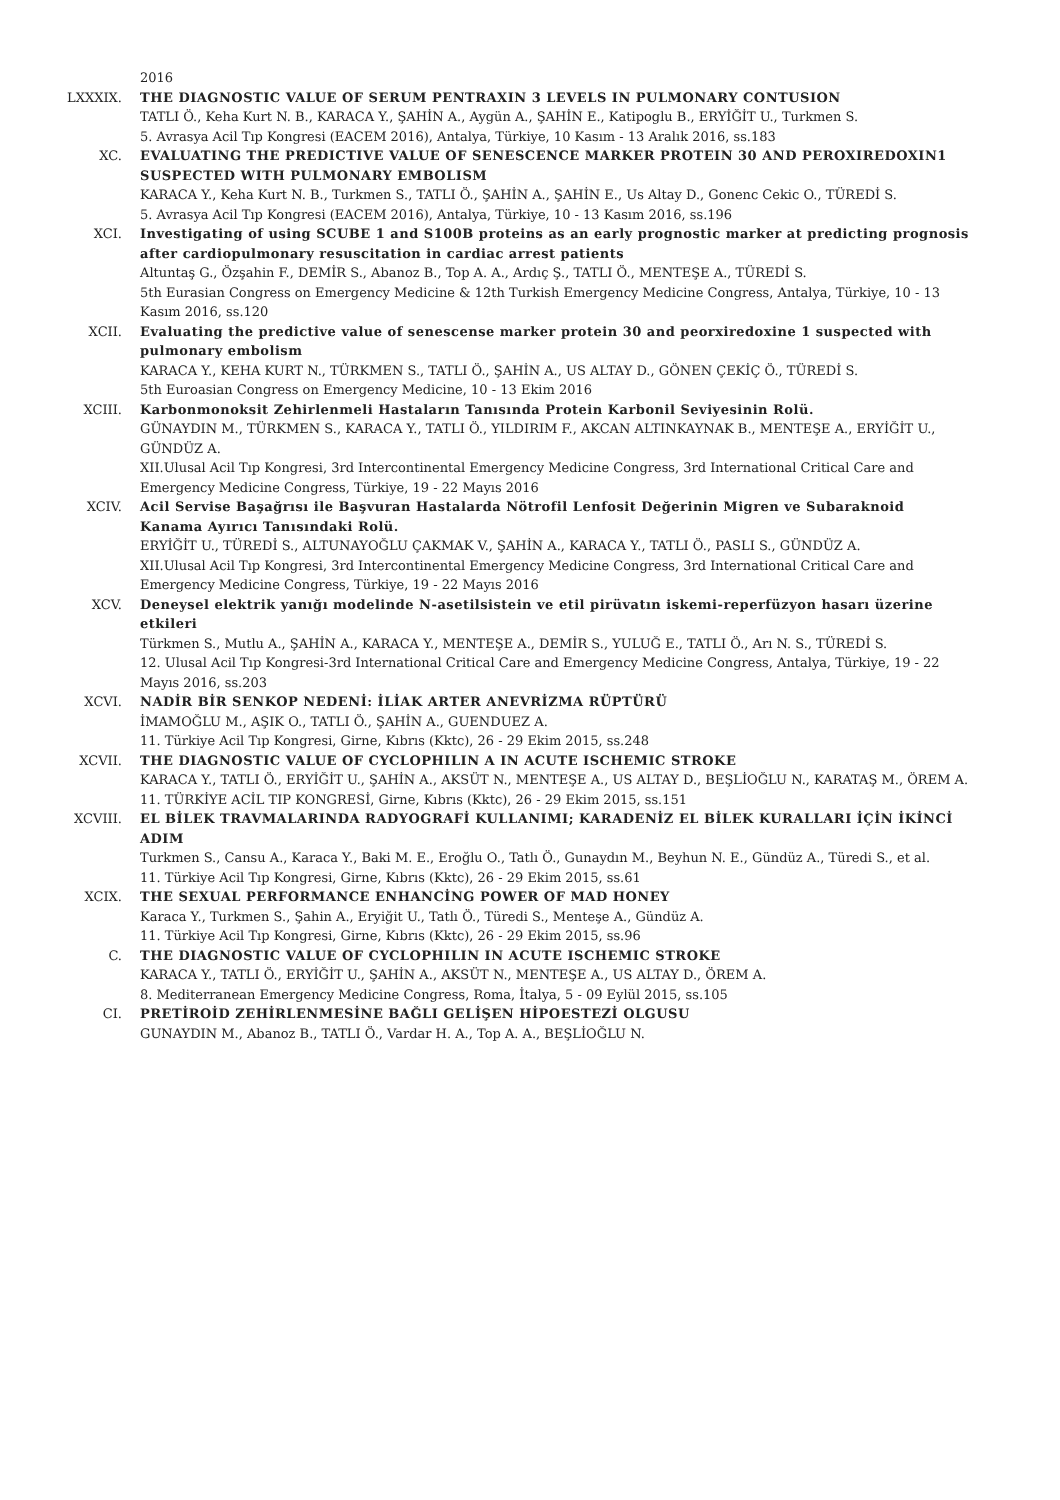2016
LXXXIX. THE DIAGNOSTIC VALUE OF SERUM PENTRAXIN 3 LEVELS IN PULMONARY CONTUSION
TATLI Ö., Keha Kurt N. B., KARACA Y., ŞAHİN A., Aygün A., ŞAHİN E., Katipoglu B., ERYİĞİT U., Turkmen S.
5. Avrasya Acil Tıp Kongresi (EACEM 2016), Antalya, Türkiye, 10 Kasım - 13 Aralık 2016, ss.183
XC. EVALUATING THE PREDICTIVE VALUE OF SENESCENCE MARKER PROTEIN 30 AND PEROXIREDOXIN1 SUSPECTED WITH PULMONARY EMBOLISM
KARACA Y., Keha Kurt N. B., Turkmen S., TATLI Ö., ŞAHİN A., ŞAHİN E., Us Altay D., Gonenc Cekic O., TÜREDİ S.
5. Avrasya Acil Tıp Kongresi (EACEM 2016), Antalya, Türkiye, 10 - 13 Kasım 2016, ss.196
XCI. Investigating of using SCUBE 1 and S100B proteins as an early prognostic marker at predicting prognosis after cardiopulmonary resuscitation in cardiac arrest patients
Altuntaş G., Özşahin F., DEMİR S., Abanoz B., Top A. A., Ardıç Ş., TATLI Ö., MENTEŞE A., TÜREDİ S.
5th Eurasian Congress on Emergency Medicine & 12th Turkish Emergency Medicine Congress, Antalya, Türkiye, 10 - 13 Kasım 2016, ss.120
XCII. Evaluating the predictive value of senescense marker protein 30 and peorxiredoxine 1 suspected with pulmonary embolism
KARACA Y., KEHA KURT N., TÜRKMEN S., TATLI Ö., ŞAHİN A., US ALTAY D., GÖNEN ÇEKİÇ Ö., TÜREDİ S.
5th Euroasian Congress on Emergency Medicine, 10 - 13 Ekim 2016
XCIII. Karbonmonoksit Zehirlenmeli Hastaların Tanısında Protein Karbonil Seviyesinin Rolü.
GÜNAYDIN M., TÜRKMEN S., KARACA Y., TATLI Ö., YILDIRIM F., AKCAN ALTINKAYNAK B., MENTEŞE A., ERYİĞİT U., GÜNDÜZ A.
XII.Ulusal Acil Tıp Kongresi, 3rd Intercontinental Emergency Medicine Congress, 3rd International Critical Care and Emergency Medicine Congress, Türkiye, 19 - 22 Mayıs 2016
XCIV. Acil Servise Başağrısı ile Başvuran Hastalarda Nötrofil Lenfosit Değerinin Migren ve Subaraknoid Kanama Ayırıcı Tanısındaki Rolü.
ERYİĞİT U., TÜREDİ S., ALTUNAYOĞLU ÇAKMAK V., ŞAHİN A., KARACA Y., TATLI Ö., PASLI S., GÜNDÜZ A.
XII.Ulusal Acil Tıp Kongresi, 3rd Intercontinental Emergency Medicine Congress, 3rd International Critical Care and Emergency Medicine Congress, Türkiye, 19 - 22 Mayıs 2016
XCV. Deneysel elektrik yanığı modelinde N-asetilsistein ve etil pirüvatın iskemi-reperfüzyon hasarı üzerine etkileri
Türkmen S., Mutlu A., ŞAHİN A., KARACA Y., MENTEŞE A., DEMİR S., YULUĞ E., TATLI Ö., Arı N. S., TÜREDİ S.
12. Ulusal Acil Tıp Kongresi-3rd International Critical Care and Emergency Medicine Congress, Antalya, Türkiye, 19 - 22 Mayıs 2016, ss.203
XCVI. NADİR BİR SENKOP NEDENİ: İLİAK ARTER ANEVRİZMA RÜPTÜRÜ
İMAMOĞLU M., AŞIK O., TATLI Ö., ŞAHİN A., GUENDUEZ A.
11. Türkiye Acil Tıp Kongresi, Girne, Kıbrıs (Kktc), 26 - 29 Ekim 2015, ss.248
XCVII. THE DIAGNOSTIC VALUE OF CYCLOPHILIN A IN ACUTE ISCHEMIC STROKE
KARACA Y., TATLI Ö., ERYİĞİT U., ŞAHİN A., AKSÜT N., MENTEŞE A., US ALTAY D., BEŞLİOĞLU N., KARATAŞ M., ÖREM A.
11. TÜRKİYE ACİL TIP KONGRESİ, Girne, Kıbrıs (Kktc), 26 - 29 Ekim 2015, ss.151
XCVIII. EL BİLEK TRAVMALARINDA RADYOGRAFİ KULLANIMI; KARADENİZ EL BİLEK KURALLARI İÇİN İKİNCİ ADIM
Turkmen S., Cansu A., Karaca Y., Baki M. E., Eroğlu O., Tatlı Ö., Gunaydın M., Beyhun N. E., Gündüz A., Türedi S., et al.
11. Türkiye Acil Tıp Kongresi, Girne, Kıbrıs (Kktc), 26 - 29 Ekim 2015, ss.61
XCIX. THE SEXUAL PERFORMANCE ENHANCİNG POWER OF MAD HONEY
Karaca Y., Turkmen S., Şahin A., Eryiğit U., Tatlı Ö., Türedi S., Menteşe A., Gündüz A.
11. Türkiye Acil Tıp Kongresi, Girne, Kıbrıs (Kktc), 26 - 29 Ekim 2015, ss.96
C. THE DIAGNOSTIC VALUE OF CYCLOPHILIN IN ACUTE ISCHEMIC STROKE
KARACA Y., TATLI Ö., ERYİĞİT U., ŞAHİN A., AKSÜT N., MENTEŞE A., US ALTAY D., ÖREM A.
8. Mediterranean Emergency Medicine Congress, Roma, İtalya, 5 - 09 Eylül 2015, ss.105
CI. PRETİROİD ZEHİRLENMESİNE BAĞLI GELİŞEN HİPOESTEZİ OLGUSU
GUNAYDIN M., Abanoz B., TATLI Ö., Vardar H. A., Top A. A., BEŞLİOĞLU N.